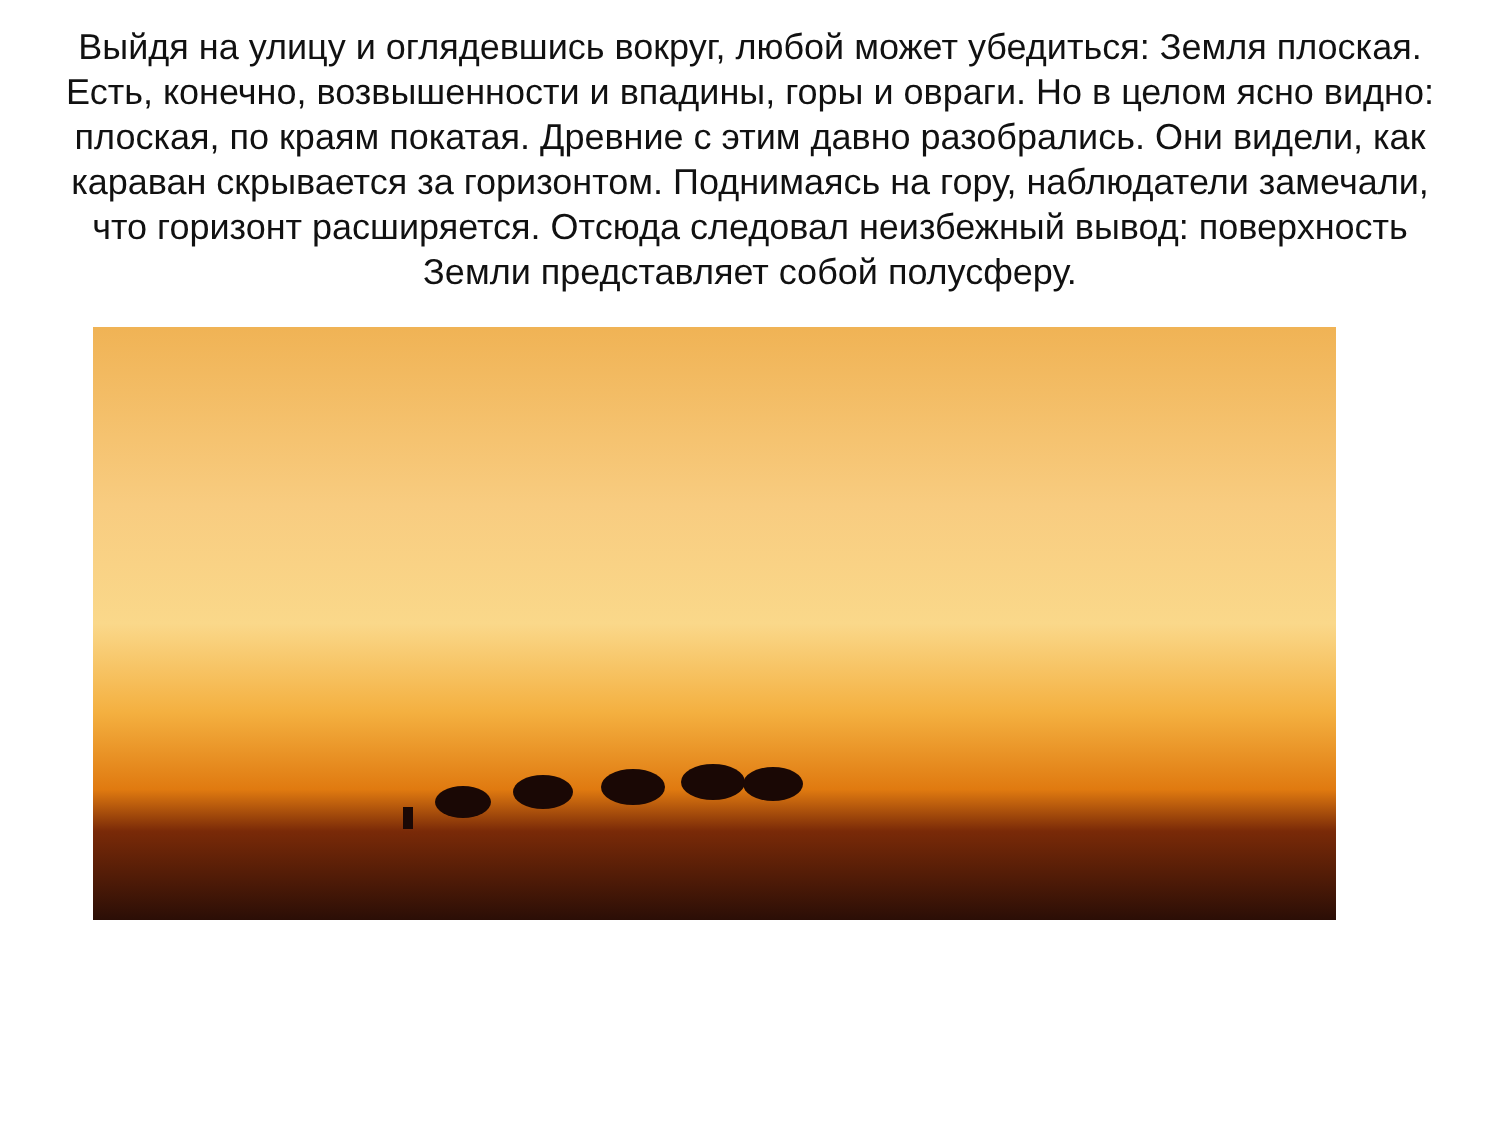Выйдя на улицу и оглядевшись вокруг, любой может убедиться: Земля плоская. Есть, конечно, возвышенности и впадины, горы и овраги. Но в целом ясно видно: плоская, по краям покатая. Древние с этим давно разобрались. Они видели, как караван скрывается за горизонтом. Поднимаясь на гору, наблюдатели замечали, что горизонт расширяется. Отсюда следовал неизбежный вывод: поверхность Земли представляет собой полусферу.